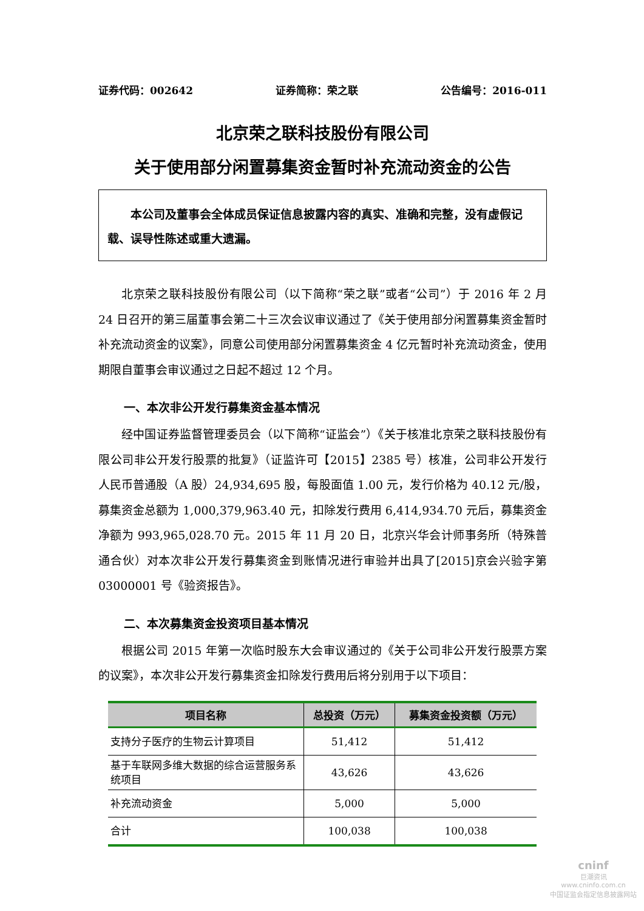证券代码：002642 证券简称：荣之联 公告编号：2016-011
北京荣之联科技股份有限公司
关于使用部分闲置募集资金暂时补充流动资金的公告
  本公司及董事会全体成员保证信息披露内容的真实、准确和完整，没有虚假记载、误导性陈述或重大遗漏。
北京荣之联科技股份有限公司（以下简称“荣之联”或者“公司”）于 2016 年 2 月 24 日召开的第三届董事会第二十三次会议审议通过了《关于使用部分闲置募集资金暂时补充流动资金的议案》，同意公司使用部分闲置募集资金 4 亿元暂时补充流动资金，使用期限自董事会审议通过之日起不超过 12 个月。
一、本次非公开发行募集资金基本情况
经中国证券监督管理委员会（以下简称“证监会”）《关于核准北京荣之联科技股份有限公司非公开发行股票的批复》（证监许可【2015】2385 号）核准，公司非公开发行人民币普通股（A 股）24,934,695 股，每股面值 1.00 元，发行价格为 40.12 元/股，募集资金总额为 1,000,379,963.40 元，扣除发行费用 6,414,934.70 元后，募集资金净额为 993,965,028.70 元。2015 年 11 月 20 日，北京兴华会计师事务所（特殊普通合伙）对本次非公开发行募集资金到账情况进行审验并出具了[2015]京会兴验字第 03000001 号《验资报告》。
二、本次募集资金投资项目基本情况
根据公司 2015 年第一次临时股东大会审议通过的《关于公司非公开发行股票方案的议案》，本次非公开发行募集资金扣除发行费用后将分别用于以下项目：
| 项目名称 | 总投资（万元） | 募集资金投资额（万元） |
| --- | --- | --- |
| 支持分子医疗的生物云计算项目 | 51,412 | 51,412 |
| 基于车联网多维大数据的综合运营服务系统项目 | 43,626 | 43,626 |
| 补充流动资金 | 5,000 | 5,000 |
| 合计 | 100,038 | 100,038 |
cninf
巨潮资讯
www.cninfo.com.cn
中国证监会指定信息披露网站